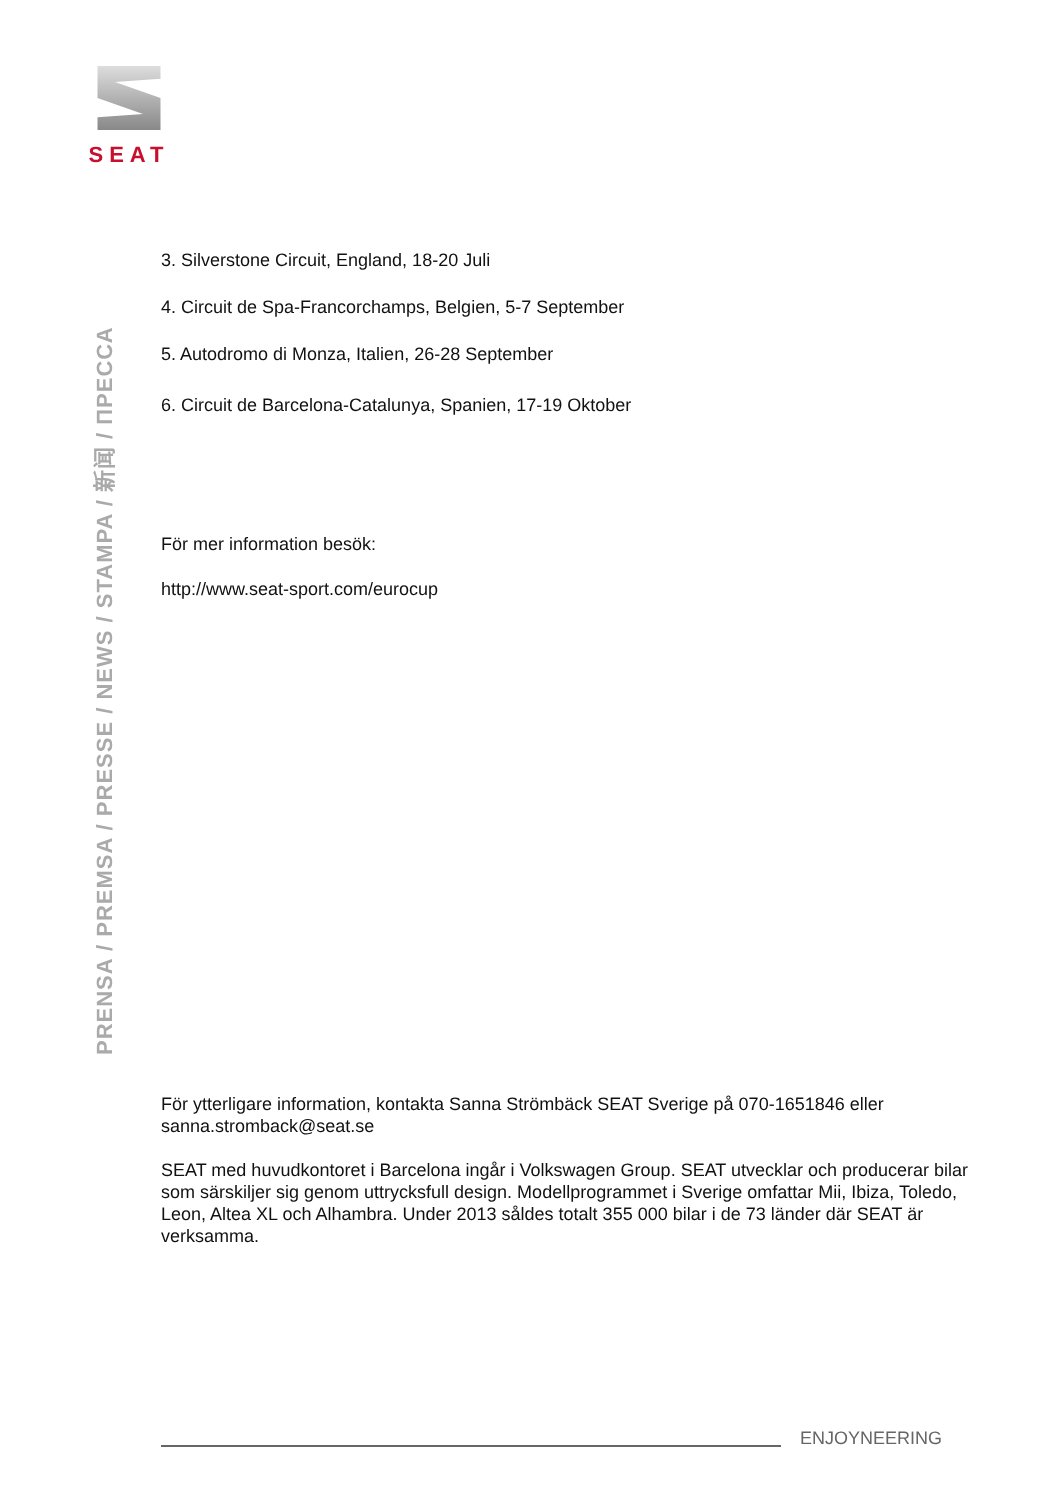SEAT
PRENSA / PREMSA / PRESSE / NEWS / STAMPA / 新闻 / ПРЕССА
3. Silverstone Circuit, England, 18-20 Juli
4. Circuit de Spa-Francorchamps, Belgien, 5-7 September
5. Autodromo di Monza, Italien, 26-28 September
6. Circuit de Barcelona-Catalunya, Spanien, 17-19 Oktober
För mer information besök:
http://www.seat-sport.com/eurocup
För ytterligare information, kontakta Sanna Strömbäck SEAT Sverige på 070-1651846 eller sanna.stromback@seat.se
SEAT med huvudkontoret i Barcelona ingår i Volkswagen Group. SEAT utvecklar och producerar bilar som särskiljer sig genom uttrycksfull design. Modellprogrammet i Sverige omfattar Mii, Ibiza, Toledo, Leon, Altea XL och Alhambra. Under 2013 såldes totalt 355 000 bilar i de 73 länder där SEAT är verksamma.
ENJOYNEERING